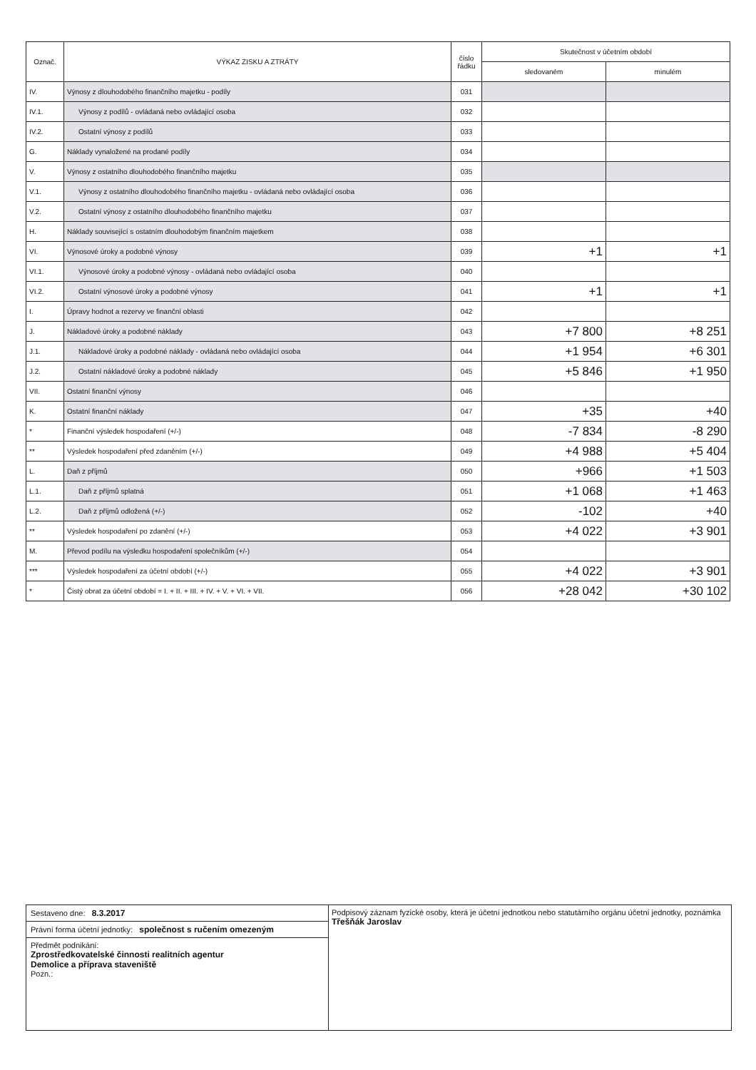| Označ. | VÝKAZ ZISKU A ZTRÁTY | číslo řádku | Skutečnost v účetním období | |
| --- | --- | --- | --- | --- |
| | | | sledovaném | minulém |
| IV. | Výnosy z dlouhodobého finančního majetku - podíly | 031 | | |
| IV.1. | Výnosy z podílů - ovládaná nebo ovládající osoba | 032 | | |
| IV.2. | Ostatní výnosy z podílů | 033 | | |
| G. | Náklady vynaložené na prodané podíly | 034 | | |
| V. | Výnosy z ostatního dlouhodobého finančního majetku | 035 | | |
| V.1. | Výnosy z ostatního dlouhodobého finančního majetku - ovládaná nebo ovládající osoba | 036 | | |
| V.2. | Ostatní výnosy z ostatního dlouhodobého finančního majetku | 037 | | |
| H. | Náklady související s ostatním dlouhodobým finančním majetkem | 038 | | |
| VI. | Výnosové úroky a podobné výnosy | 039 | +1 | +1 |
| VI.1. | Výnosové úroky a podobné výnosy - ovládaná nebo ovládající osoba | 040 | | |
| VI.2. | Ostatní výnosové úroky a podobné výnosy | 041 | +1 | +1 |
| I. | Úpravy hodnot a rezervy ve finanční oblasti | 042 | | |
| J. | Nákladové úroky a podobné náklady | 043 | +7 800 | +8 251 |
| J.1. | Nákladové úroky a podobné náklady - ovládaná nebo ovládající osoba | 044 | +1 954 | +6 301 |
| J.2. | Ostatní nákladové úroky a podobné náklady | 045 | +5 846 | +1 950 |
| VII. | Ostatní finanční výnosy | 046 | | |
| K. | Ostatní finanční náklady | 047 | +35 | +40 |
| * | Finanční výsledek hospodaření (+/-) | 048 | -7 834 | -8 290 |
| ** | Výsledek hospodaření před zdaněním (+/-) | 049 | +4 988 | +5 404 |
| L. | Daň z příjmů | 050 | +966 | +1 503 |
| L.1. | Daň z příjmů splatná | 051 | +1 068 | +1 463 |
| L.2. | Daň z příjmů odložená (+/-) | 052 | -102 | +40 |
| ** | Výsledek hospodaření po zdanění (+/-) | 053 | +4 022 | +3 901 |
| M. | Převod podílu na výsledku hospodaření společníkům (+/-) | 054 | | |
| *** | Výsledek hospodaření za účetní období (+/-) | 055 | +4 022 | +3 901 |
| * | Čistý obrat za účetní období = I. + II. + III. + IV. + V. + VI. + VII. | 056 | +28 042 | +30 102 |
Sestaveno dne: 8.3.2017
Právní forma účetní jednotky: společnost s ručením omezeným
Předmět podnikání:
Zprostředkovatelské činnosti realitních agentur
Demolice a příprava staveniště
Pozn.:
Podpisový záznam fyzické osoby, která je účetní jednotkou nebo statutárního orgánu účetní jednotky, poznámka
Třešňák Jaroslav